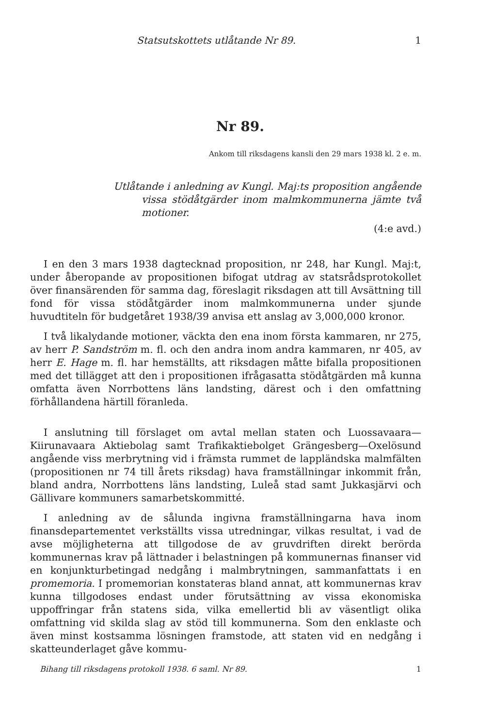Statsutskottets utlåtande Nr 89. 1
Nr 89.
Ankom till riksdagens kansli den 29 mars 1938 kl. 2 e. m.
Utlåtande i anledning av Kungl. Maj:ts proposition angående vissa stödåtgärder inom malmkommunerna jämte två motioner.
(4:e avd.)
I en den 3 mars 1938 dagtecknad proposition, nr 248, har Kungl. Maj:t, under åberopande av propositionen bifogat utdrag av statsrådsprotokollet över finansärenden för samma dag, föreslagit riksdagen att till Avsättning till fond för vissa stödåtgärder inom malmkommunerna under sjunde huvudtiteln för budgetåret 1938/39 anvisa ett anslag av 3,000,000 kronor.
I två likalydande motioner, väckta den ena inom första kammaren, nr 275, av herr P. Sandström m. fl. och den andra inom andra kammaren, nr 405, av herr E. Hage m. fl. har hemställts, att riksdagen måtte bifalla propositionen med det tillägget att den i propositionen ifrågasatta stödåtgärden må kunna omfatta även Norrbottens läns landsting, därest och i den omfattning förhållandena härtill föranleda.
I anslutning till förslaget om avtal mellan staten och Luossavaara—Kiirunavaara Aktiebolag samt Trafikaktiebolget Grängesberg—Oxelösund angående viss merbrytning vid i främsta rummet de lappländska malmfälten (propositionen nr 74 till årets riksdag) hava framställningar inkommit från, bland andra, Norrbottens läns landsting, Luleå stad samt Jukkasjärvi och Gällivare kommuners samarbetskommitté.
I anledning av de sålunda ingivna framställningarna hava inom finansdepartementet verkställts vissa utredningar, vilkas resultat, i vad de avse möjligheterna att tillgodose de av gruvdriften direkt berörda kommunernas krav på lättnader i belastningen på kommunernas finanser vid en konjunkturbetingad nedgång i malmbrytningen, sammanfattats i en promemoria. I promemorian konstateras bland annat, att kommunernas krav kunna tillgodoses endast under förutsättning av vissa ekonomiska uppoffringar från statens sida, vilka emellertid bli av väsentligt olika omfattning vid skilda slag av stöd till kommunerna. Som den enklaste och även minst kostsamma lösningen framstode, att staten vid en nedgång i skatteunderlaget gåve kommu-
Bihang till riksdagens protokoll 1938. 6 saml. Nr 89. 1